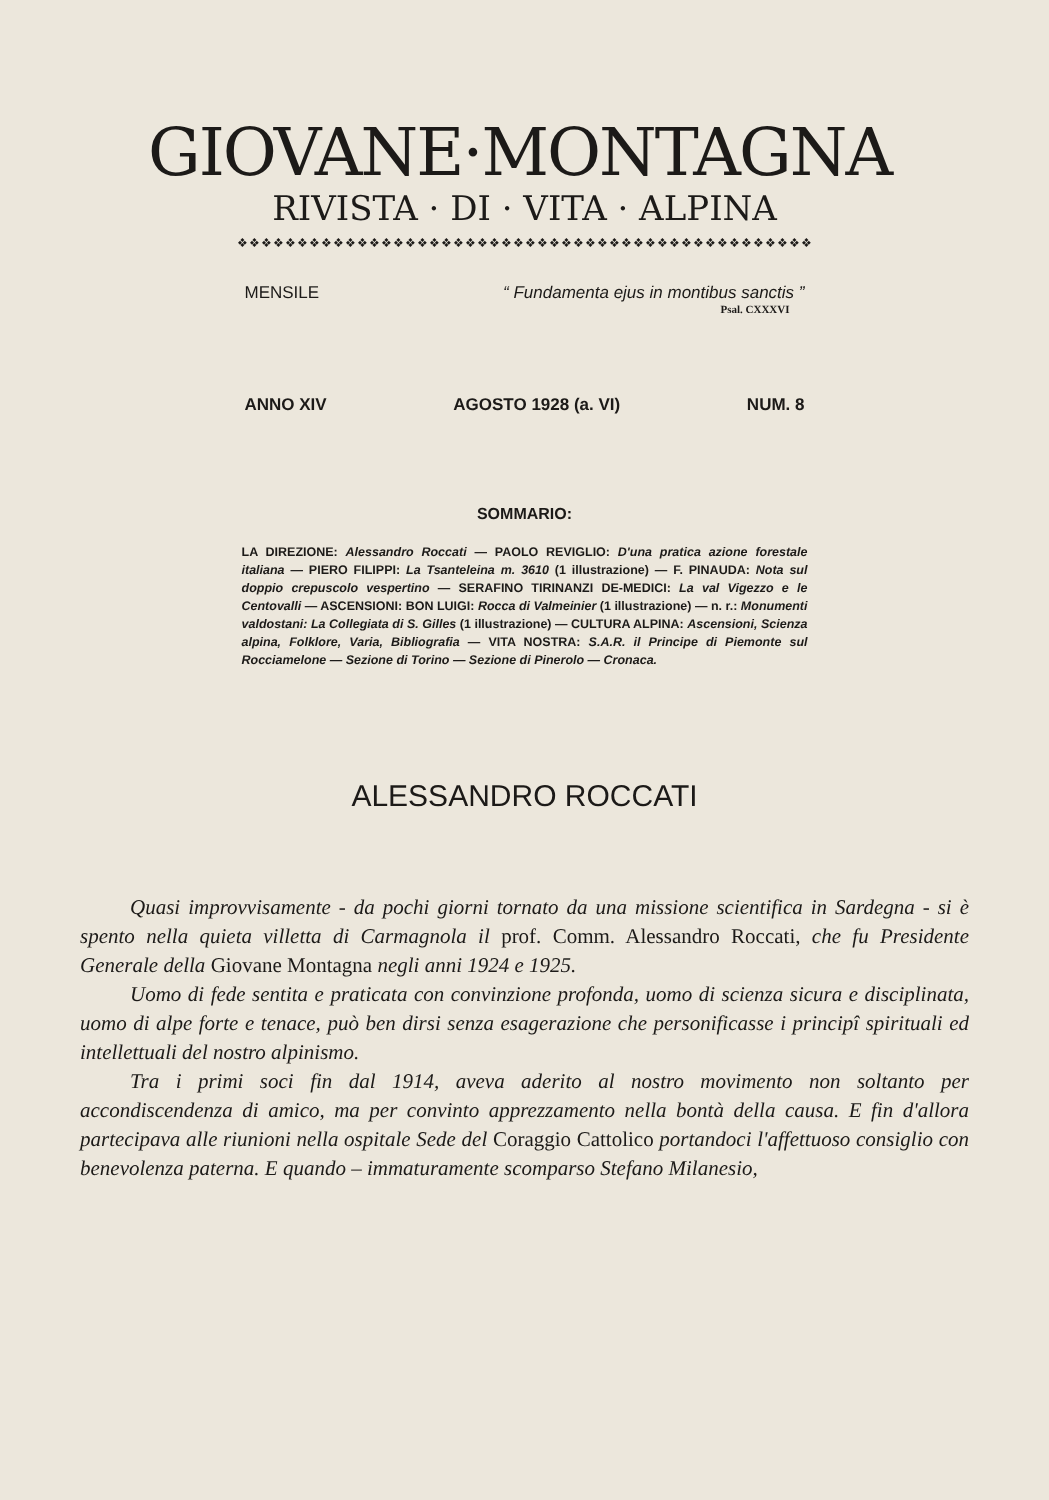GIOVANE·MONTAGNA
RIVISTA · DI · VITA · ALPINA
❖❖❖❖❖❖❖❖❖❖❖❖❖❖❖❖❖❖❖❖❖❖❖❖❖❖❖❖❖❖❖❖❖❖❖❖❖❖❖❖❖❖❖❖❖❖❖❖
MENSILE “ Fundamenta ejus in montibus sanctis ”
Psal. CXXXVI
ANNO XIV AGOSTO 1928 (a. VI) NUM. 8
SOMMARIO:
LA DIREZIONE: Alessandro Roccati — PAOLO REVIGLIO: D'una pratica azione forestale italiana — PIERO FILIPPI: La Tsanteleina m. 3610 (1 illustrazione) — F. PINAUDA: Nota sul doppio crepuscolo vespertino — SERAFINO TIRINANZI DE-MEDICI: La val Vigezzo e le Centovalli — ASCENSIONI: BON LUIGI: Rocca di Valmeinier (1 illustrazione) — n. r.: Monumenti valdostani: La Collegiata di S. Gilles (1 illustrazione) — CULTURA ALPINA: Ascensioni, Scienza alpina, Folklore, Varia, Bibliografia — VITA NOSTRA: S.A.R. il Principe di Piemonte sul Rocciamelone — Sezione di Torino — Sezione di Pinerolo — Cronaca.
ALESSANDRO ROCCATI
Quasi improvvisamente - da pochi giorni tornato da una missione scientifica in Sardegna - si è spento nella quieta villetta di Carmagnola il prof. Comm. Alessandro Roccati, che fu Presidente Generale della Giovane Montagna negli anni 1924 e 1925.
Uomo di fede sentita e praticata con convinzione profonda, uomo di scienza sicura e disciplinata, uomo di alpe forte e tenace, può ben dirsi senza esagerazione che personificasse i principî spirituali ed intellettuali del nostro alpinismo.
Tra i primi soci fin dal 1914, aveva aderito al nostro movimento non soltanto per accondiscendenza di amico, ma per convinto apprezzamento nella bontà della causa. E fin d'allora partecipava alle riunioni nella ospitale Sede del Coraggio Cattolico portandoci l'affettuoso consiglio con benevolenza paterna. E quando – immaturamente scomparso Stefano Milanesio,